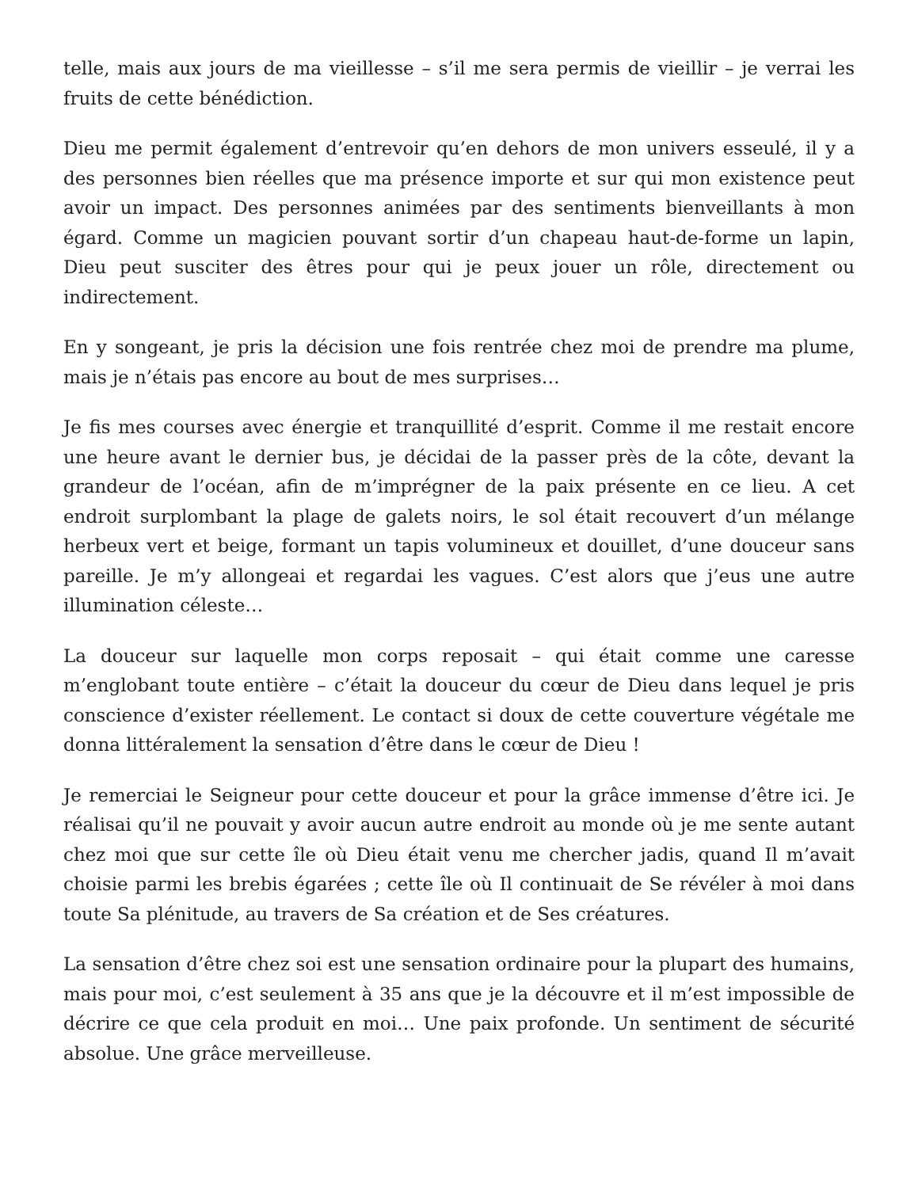telle, mais aux jours de ma vieillesse – s’il me sera permis de vieillir – je verrai les fruits de cette bénédiction.
Dieu me permit également d’entrevoir qu’en dehors de mon univers esseulé, il y a des personnes bien réelles que ma présence importe et sur qui mon existence peut avoir un impact. Des personnes animées par des sentiments bienveillants à mon égard. Comme un magicien pouvant sortir d’un chapeau haut-de-forme un lapin, Dieu peut susciter des êtres pour qui je peux jouer un rôle, directement ou indirectement.
En y songeant, je pris la décision une fois rentrée chez moi de prendre ma plume, mais je n’étais pas encore au bout de mes surprises…
Je fis mes courses avec énergie et tranquillité d’esprit. Comme il me restait encore une heure avant le dernier bus, je décidai de la passer près de la côte, devant la grandeur de l’océan, afin de m’imprégner de la paix présente en ce lieu. A cet endroit surplombant la plage de galets noirs, le sol était recouvert d’un mélange herbeux vert et beige, formant un tapis volumineux et douillet, d’une douceur sans pareille. Je m’y allongeai et regardai les vagues. C’est alors que j’eus une autre illumination céleste…
La douceur sur laquelle mon corps reposait – qui était comme une caresse m’englobant toute entière – c’était la douceur du cœur de Dieu dans lequel je pris conscience d’exister réellement. Le contact si doux de cette couverture végétale me donna littéralement la sensation d’être dans le cœur de Dieu !
Je remerciai le Seigneur pour cette douceur et pour la grâce immense d’être ici. Je réalisai qu’il ne pouvait y avoir aucun autre endroit au monde où je me sente autant chez moi que sur cette île où Dieu était venu me chercher jadis, quand Il m’avait choisie parmi les brebis égarées ; cette île où Il continuait de Se révéler à moi dans toute Sa plénitude, au travers de Sa création et de Ses créatures.
La sensation d’être chez soi est une sensation ordinaire pour la plupart des humains, mais pour moi, c’est seulement à 35 ans que je la découvre et il m’est impossible de décrire ce que cela produit en moi… Une paix profonde. Un sentiment de sécurité absolue. Une grâce merveilleuse.